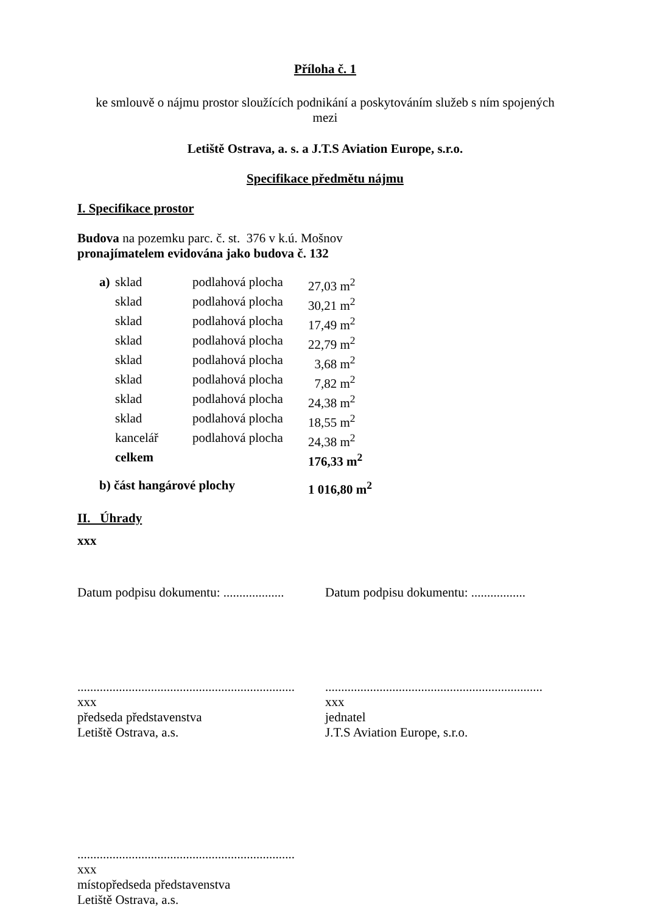Příloha č. 1
ke smlouvě o nájmu prostor sloužících podnikání a poskytováním služeb s ním spojených
mezi
Letiště Ostrava, a. s. a J.T.S Aviation Europe, s.r.o.
Specifikace předmětu nájmu
I. Specifikace prostor
Budova na pozemku parc. č. st. 376 v k.ú. Mošnov
pronajímatelem evidována jako budova č. 132
| a) | sklad | podlahová plocha | 27,03 m<sup>2</sup> |
| | sklad | podlahová plocha | 30,21 m<sup>2</sup> |
| | sklad | podlahová plocha | 17,49 m<sup>2</sup> |
| | sklad | podlahová plocha | 22,79 m<sup>2</sup> |
| | sklad | podlahová plocha | 3,68 m<sup>2</sup> |
| | sklad | podlahová plocha | 7,82 m<sup>2</sup> |
| | sklad | podlahová plocha | 24,38 m<sup>2</sup> |
| | sklad | podlahová plocha | 18,55 m<sup>2</sup> |
| | kancelář | podlahová plocha | 24,38 m<sup>2</sup> |
| | celkem | | 176,33 m<sup>2</sup> |
| b) část hangárové plochy | | | 1 016,80 m<sup>2</sup> |
II. Úhrady
xxx
Datum podpisu dokumentu: ...................
Datum podpisu dokumentu: .................
....................................................................
xxx
předseda představenstva
Letiště Ostrava, a.s.
....................................................................
xxx
jednatel
J.T.S Aviation Europe, s.r.o.
....................................................................
xxx
místopředseda představenstva
Letiště Ostrava, a.s.